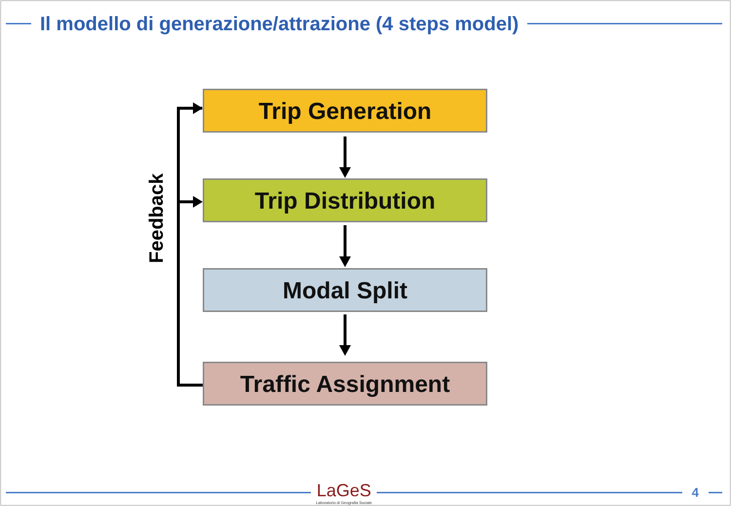Il modello di generazione/attrazione (4 steps model)
Feedback
Trip Generation
Trip Distribution
Modal Split
Traffic Assignment
LaGeS
Laboratorio di Geografia Sociale
4